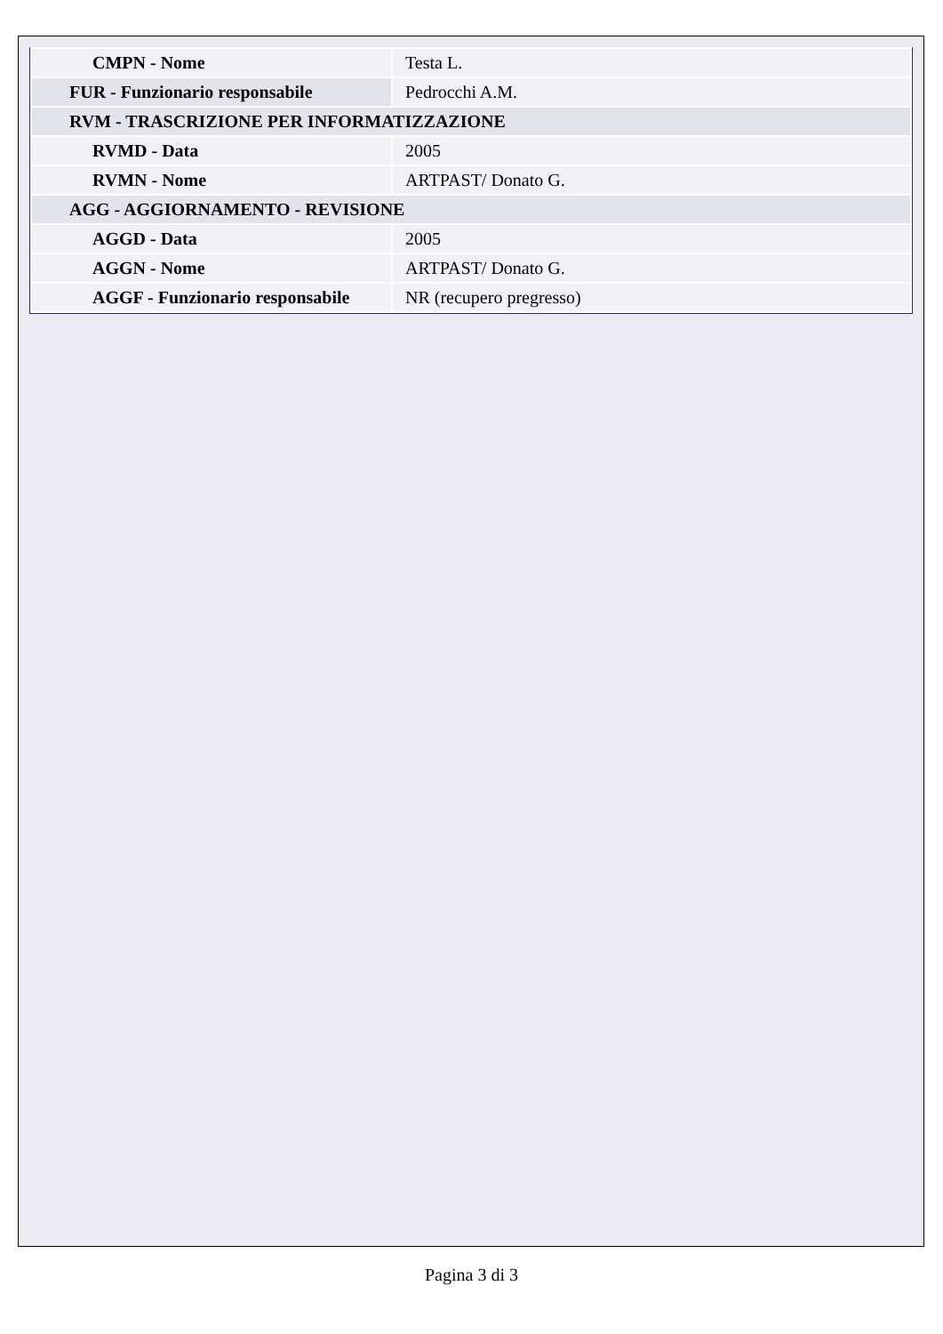| CMPN - Nome | Testa L. |
| FUR - Funzionario responsabile | Pedrocchi A.M. |
| RVM - TRASCRIZIONE PER INFORMATIZZAZIONE | |
| RVMD - Data | 2005 |
| RVMN - Nome | ARTPAST/ Donato G. |
| AGG - AGGIORNAMENTO - REVISIONE | |
| AGGD - Data | 2005 |
| AGGN - Nome | ARTPAST/ Donato G. |
| AGGF - Funzionario responsabile | NR (recupero pregresso) |
Pagina 3 di 3